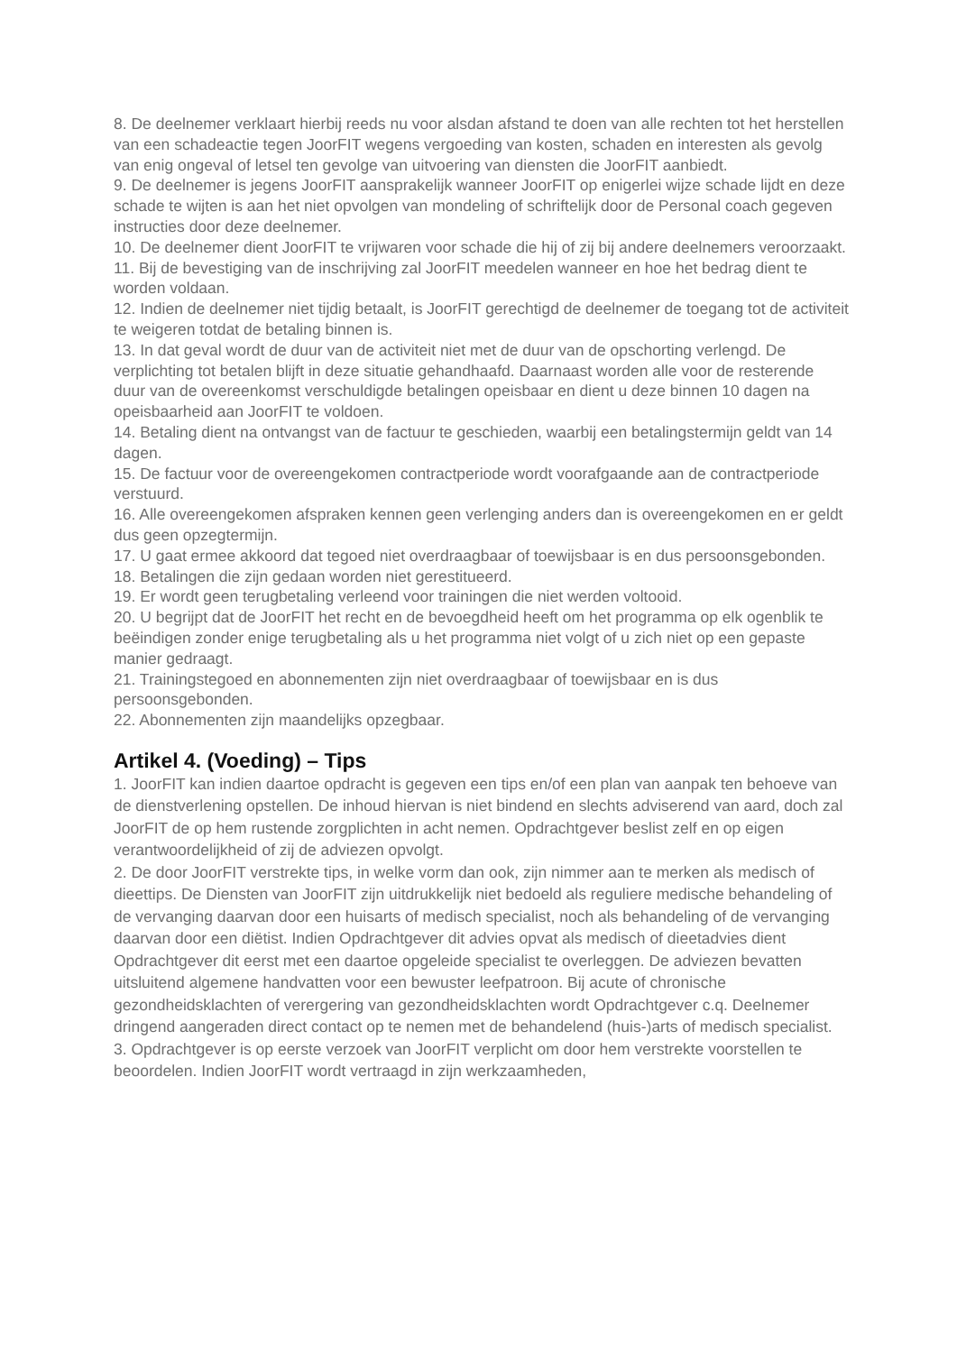8. De deelnemer verklaart hierbij reeds nu voor alsdan afstand te doen van alle rechten tot het herstellen van een schadeactie tegen JoorFIT wegens vergoeding van kosten, schaden en interesten als gevolg van enig ongeval of letsel ten gevolge van uitvoering van diensten die JoorFIT aanbiedt.
9. De deelnemer is jegens JoorFIT aansprakelijk wanneer JoorFIT op enigerlei wijze schade lijdt en deze schade te wijten is aan het niet opvolgen van mondeling of schriftelijk door de Personal coach gegeven instructies door deze deelnemer.
10. De deelnemer dient JoorFIT te vrijwaren voor schade die hij of zij bij andere deelnemers veroorzaakt.
11. Bij de bevestiging van de inschrijving zal JoorFIT meedelen wanneer en hoe het bedrag dient te worden voldaan.
12. Indien de deelnemer niet tijdig betaalt, is JoorFIT gerechtigd de deelnemer de toegang tot de activiteit te weigeren totdat de betaling binnen is.
13. In dat geval wordt de duur van de activiteit niet met de duur van de opschorting verlengd. De verplichting tot betalen blijft in deze situatie gehandhaafd. Daarnaast worden alle voor de resterende duur van de overeenkomst verschuldigde betalingen opeisbaar en dient u deze binnen 10 dagen na opeisbaarheid aan JoorFIT te voldoen.
14. Betaling dient na ontvangst van de factuur te geschieden, waarbij een betalingstermijn geldt van 14 dagen.
15. De factuur voor de overeengekomen contractperiode wordt voorafgaande aan de contractperiode verstuurd.
16. Alle overeengekomen afspraken kennen geen verlenging anders dan is overeengekomen en er geldt dus geen opzegtermijn.
17. U gaat ermee akkoord dat tegoed niet overdraagbaar of toewijsbaar is en dus persoonsgebonden.
18. Betalingen die zijn gedaan worden niet gerestitueerd.
19. Er wordt geen terugbetaling verleend voor trainingen die niet werden voltooid.
20. U begrijpt dat de JoorFIT het recht en de bevoegdheid heeft om het programma op elk ogenblik te beëindigen zonder enige terugbetaling als u het programma niet volgt of u zich niet op een gepaste manier gedraagt.
21. Trainingstegoed en abonnementen zijn niet overdraagbaar of toewijsbaar en is dus persoonsgebonden.
22. Abonnementen zijn maandelijks opzegbaar.
Artikel 4. (Voeding) – Tips
1. JoorFIT kan indien daartoe opdracht is gegeven een tips en/of een plan van aanpak ten behoeve van de dienstverlening opstellen. De inhoud hiervan is niet bindend en slechts adviserend van aard, doch zal JoorFIT de op hem rustende zorgplichten in acht nemen. Opdrachtgever beslist zelf en op eigen verantwoordelijkheid of zij de adviezen opvolgt.
2. De door JoorFIT verstrekte tips, in welke vorm dan ook, zijn nimmer aan te merken als medisch of dieettips. De Diensten van JoorFIT zijn uitdrukkelijk niet bedoeld als reguliere medische behandeling of de vervanging daarvan door een huisarts of medisch specialist, noch als behandeling of de vervanging daarvan door een diëtist. Indien Opdrachtgever dit advies opvat als medisch of dieetadvies dient Opdrachtgever dit eerst met een daartoe opgeleide specialist te overleggen. De adviezen bevatten uitsluitend algemene handvatten voor een bewuster leefpatroon. Bij acute of chronische gezondheidsklachten of verergering van gezondheidsklachten wordt Opdrachtgever c.q. Deelnemer dringend aangeraden direct contact op te nemen met de behandelend (huis-)arts of medisch specialist.
3. Opdrachtgever is op eerste verzoek van JoorFIT verplicht om door hem verstrekte voorstellen te beoordelen. Indien JoorFIT wordt vertraagd in zijn werkzaamheden,